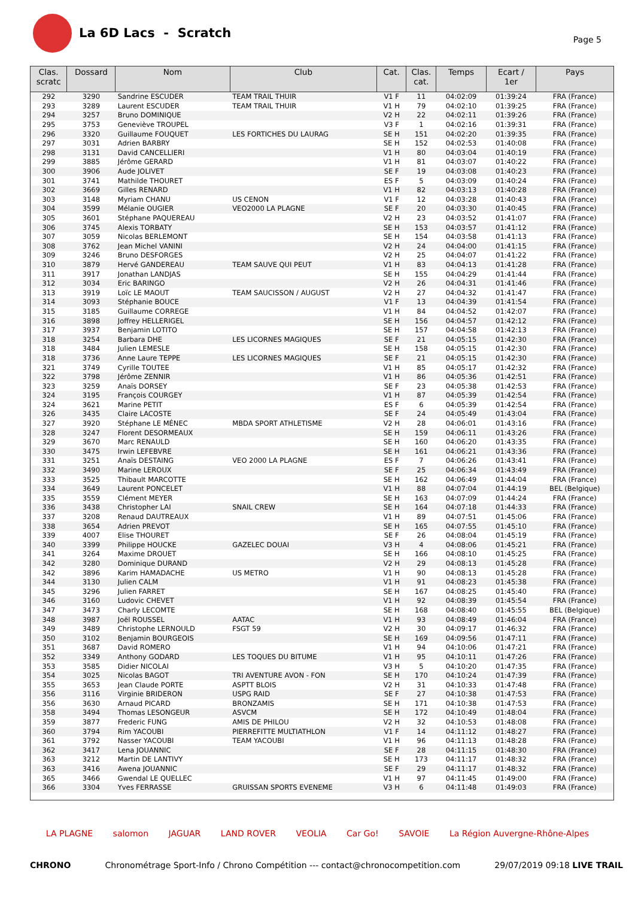La 6D Lacs - Scratch
Page 5
| Clas. scratc | Dossard | Nom | Club | Cat. | Clas. cat. | Temps | Ecart / 1er | Pays |
| --- | --- | --- | --- | --- | --- | --- | --- | --- |
| 292 | 3290 | Sandrine ESCUDER | TEAM TRAIL THUIR | V1 F | 11 | 04:02:09 | 01:39:24 | FRA (France) |
| 293 | 3289 | Laurent ESCUDER | TEAM TRAIL THUIR | V1 H | 79 | 04:02:10 | 01:39:25 | FRA (France) |
| 294 | 3257 | Bruno DOMINIQUE | | V2 H | 22 | 04:02:11 | 01:39:26 | FRA (France) |
| 295 | 3753 | Geneviève TROUPEL | | V3 F | 1 | 04:02:16 | 01:39:31 | FRA (France) |
| 296 | 3320 | Guillaume FOUQUET | LES FORTICHES DU LAURAG | SE H | 151 | 04:02:20 | 01:39:35 | FRA (France) |
| 297 | 3031 | Adrien BARBRY | | SE H | 152 | 04:02:53 | 01:40:08 | FRA (France) |
| 298 | 3131 | David CANCELLIERI | | V1 H | 80 | 04:03:04 | 01:40:19 | FRA (France) |
| 299 | 3885 | Jérôme GERARD | | V1 H | 81 | 04:03:07 | 01:40:22 | FRA (France) |
| 300 | 3906 | Aude JOLIVET | | SE F | 19 | 04:03:08 | 01:40:23 | FRA (France) |
| 301 | 3741 | Mathilde THOURET | | ES F | 5 | 04:03:09 | 01:40:24 | FRA (France) |
| 302 | 3669 | Gilles RENARD | | V1 H | 82 | 04:03:13 | 01:40:28 | FRA (France) |
| 303 | 3148 | Myriam CHANU | US CENON | V1 F | 12 | 04:03:28 | 01:40:43 | FRA (France) |
| 304 | 3599 | Mélanie OUGIER | VEO2000 LA PLAGNE | SE F | 20 | 04:03:30 | 01:40:45 | FRA (France) |
| 305 | 3601 | Stéphane PAQUEREAU | | V2 H | 23 | 04:03:52 | 01:41:07 | FRA (France) |
| 306 | 3745 | Alexis TORBATY | | SE H | 153 | 04:03:57 | 01:41:12 | FRA (France) |
| 307 | 3059 | Nicolas BERLEMONT | | SE H | 154 | 04:03:58 | 01:41:13 | FRA (France) |
| 308 | 3762 | Jean Michel VANINI | | V2 H | 24 | 04:04:00 | 01:41:15 | FRA (France) |
| 309 | 3246 | Bruno DESFORGES | | V2 H | 25 | 04:04:07 | 01:41:22 | FRA (France) |
| 310 | 3879 | Hervé GANDEREAU | TEAM SAUVE QUI PEUT | V1 H | 83 | 04:04:13 | 01:41:28 | FRA (France) |
| 311 | 3917 | Jonathan LANDJAS | | SE H | 155 | 04:04:29 | 01:41:44 | FRA (France) |
| 312 | 3034 | Eric BARINGO | | V2 H | 26 | 04:04:31 | 01:41:46 | FRA (France) |
| 313 | 3919 | Loïc LE MAOUT | TEAM SAUCISSON / AUGUST | V2 H | 27 | 04:04:32 | 01:41:47 | FRA (France) |
| 314 | 3093 | Stéphanie BOUCE | | V1 F | 13 | 04:04:39 | 01:41:54 | FRA (France) |
| 315 | 3185 | Guillaume CORREGE | | V1 H | 84 | 04:04:52 | 01:42:07 | FRA (France) |
| 316 | 3898 | Joffrey HELLERIGEL | | SE H | 156 | 04:04:57 | 01:42:12 | FRA (France) |
| 317 | 3937 | Benjamin LOTITO | | SE H | 157 | 04:04:58 | 01:42:13 | FRA (France) |
| 318 | 3254 | Barbara DHE | LES LICORNES MAGIQUES | SE F | 21 | 04:05:15 | 01:42:30 | FRA (France) |
| 318 | 3484 | Julien LEMESLE | | SE H | 158 | 04:05:15 | 01:42:30 | FRA (France) |
| 318 | 3736 | Anne Laure TEPPE | LES LICORNES MAGIQUES | SE F | 21 | 04:05:15 | 01:42:30 | FRA (France) |
| 321 | 3749 | Cyrille TOUTEE | | V1 H | 85 | 04:05:17 | 01:42:32 | FRA (France) |
| 322 | 3798 | Jérôme ZENNIR | | V1 H | 86 | 04:05:36 | 01:42:51 | FRA (France) |
| 323 | 3259 | Anaïs DORSEY | | SE F | 23 | 04:05:38 | 01:42:53 | FRA (France) |
| 324 | 3195 | François COURGEY | | V1 H | 87 | 04:05:39 | 01:42:54 | FRA (France) |
| 324 | 3621 | Marine PETIT | | ES F | 6 | 04:05:39 | 01:42:54 | FRA (France) |
| 326 | 3435 | Claire LACOSTE | | SE F | 24 | 04:05:49 | 01:43:04 | FRA (France) |
| 327 | 3920 | Stéphane LE MÉNEC | MBDA SPORT ATHLETISME | V2 H | 28 | 04:06:01 | 01:43:16 | FRA (France) |
| 328 | 3247 | Florent DESORMEAUX | | SE H | 159 | 04:06:11 | 01:43:26 | FRA (France) |
| 329 | 3670 | Marc RENAULD | | SE H | 160 | 04:06:20 | 01:43:35 | FRA (France) |
| 330 | 3475 | Irwin LEFEBVRE | | SE H | 161 | 04:06:21 | 01:43:36 | FRA (France) |
| 331 | 3251 | Anaïs DESTAING | VEO 2000 LA PLAGNE | ES F | 7 | 04:06:26 | 01:43:41 | FRA (France) |
| 332 | 3490 | Marine LEROUX | | SE F | 25 | 04:06:34 | 01:43:49 | FRA (France) |
| 333 | 3525 | Thibault MARCOTTE | | SE H | 162 | 04:06:49 | 01:44:04 | FRA (France) |
| 334 | 3649 | Laurent PONCELET | | V1 H | 88 | 04:07:04 | 01:44:19 | BEL (Belgique) |
| 335 | 3559 | Clément MEYER | | SE H | 163 | 04:07:09 | 01:44:24 | FRA (France) |
| 336 | 3438 | Christopher LAI | SNAIL CREW | SE H | 164 | 04:07:18 | 01:44:33 | FRA (France) |
| 337 | 3208 | Renaud DAUTREAUX | | V1 H | 89 | 04:07:51 | 01:45:06 | FRA (France) |
| 338 | 3654 | Adrien PREVOT | | SE H | 165 | 04:07:55 | 01:45:10 | FRA (France) |
| 339 | 4007 | Elise THOURET | | SE F | 26 | 04:08:04 | 01:45:19 | FRA (France) |
| 340 | 3399 | Philippe HOUCKE | GAZELEC DOUAI | V3 H | 4 | 04:08:06 | 01:45:21 | FRA (France) |
| 341 | 3264 | Maxime DROUET | | SE H | 166 | 04:08:10 | 01:45:25 | FRA (France) |
| 342 | 3280 | Dominique DURAND | | V2 H | 29 | 04:08:13 | 01:45:28 | FRA (France) |
| 342 | 3896 | Karim HAMADACHE | US METRO | V1 H | 90 | 04:08:13 | 01:45:28 | FRA (France) |
| 344 | 3130 | Julien CALM | | V1 H | 91 | 04:08:23 | 01:45:38 | FRA (France) |
| 345 | 3296 | Julien FARRET | | SE H | 167 | 04:08:25 | 01:45:40 | FRA (France) |
| 346 | 3160 | Ludovic CHEVET | | V1 H | 92 | 04:08:39 | 01:45:54 | FRA (France) |
| 347 | 3473 | Charly LECOMTE | | SE H | 168 | 04:08:40 | 01:45:55 | BEL (Belgique) |
| 348 | 3987 | Joël ROUSSEL | AATAC | V1 H | 93 | 04:08:49 | 01:46:04 | FRA (France) |
| 349 | 3489 | Christophe LERNOULD | FSGT 59 | V2 H | 30 | 04:09:17 | 01:46:32 | FRA (France) |
| 350 | 3102 | Benjamin BOURGEOIS | | SE H | 169 | 04:09:56 | 01:47:11 | FRA (France) |
| 351 | 3687 | David ROMERO | | V1 H | 94 | 04:10:06 | 01:47:21 | FRA (France) |
| 352 | 3349 | Anthony GODARD | LES TOQUES DU BITUME | V1 H | 95 | 04:10:11 | 01:47:26 | FRA (France) |
| 353 | 3585 | Didier NICOLAI | | V3 H | 5 | 04:10:20 | 01:47:35 | FRA (France) |
| 354 | 3025 | Nicolas BAGOT | TRI AVENTURE AVON - FON | SE H | 170 | 04:10:24 | 01:47:39 | FRA (France) |
| 355 | 3653 | Jean Claude PORTE | ASPTT BLOIS | V2 H | 31 | 04:10:33 | 01:47:48 | FRA (France) |
| 356 | 3116 | Virginie BRIDERON | USPG RAID | SE F | 27 | 04:10:38 | 01:47:53 | FRA (France) |
| 356 | 3630 | Arnaud PICARD | BRONZAMIS | SE H | 171 | 04:10:38 | 01:47:53 | FRA (France) |
| 358 | 3494 | Thomas LESONGEUR | ASVCM | SE H | 172 | 04:10:49 | 01:48:04 | FRA (France) |
| 359 | 3877 | Frederic FUNG | AMIS DE PHILOU | V2 H | 32 | 04:10:53 | 01:48:08 | FRA (France) |
| 360 | 3794 | Rim YACOUBI | PIERREFITTE MULTIATHLON | V1 F | 14 | 04:11:12 | 01:48:27 | FRA (France) |
| 361 | 3792 | Nasser YACOUBI | TEAM YACOUBI | V1 H | 96 | 04:11:13 | 01:48:28 | FRA (France) |
| 362 | 3417 | Lena JOUANNIC | | SE F | 28 | 04:11:15 | 01:48:30 | FRA (France) |
| 363 | 3212 | Martin DE LANTIVY | | SE H | 173 | 04:11:17 | 01:48:32 | FRA (France) |
| 363 | 3416 | Awena JOUANNIC | | SE F | 29 | 04:11:17 | 01:48:32 | FRA (France) |
| 365 | 3466 | Gwendal LE QUELLEC | | V1 H | 97 | 04:11:45 | 01:49:00 | FRA (France) |
| 366 | 3304 | Yves FERRASSE | GRUISSAN SPORTS EVENEME | V3 H | 6 | 04:11:48 | 01:49:03 | FRA (France) |
LA PLAGNE salomon JAGUAR LAND ROVER VEOLIA Car Go! SAVOIE La Région Auvergne-Rhône-Alpes
CHRONO Chronométrage Sport-Info / Chrono Compétition --- contact@chronocompetition.com 29/07/2019 09:18 LIVE TRAIL